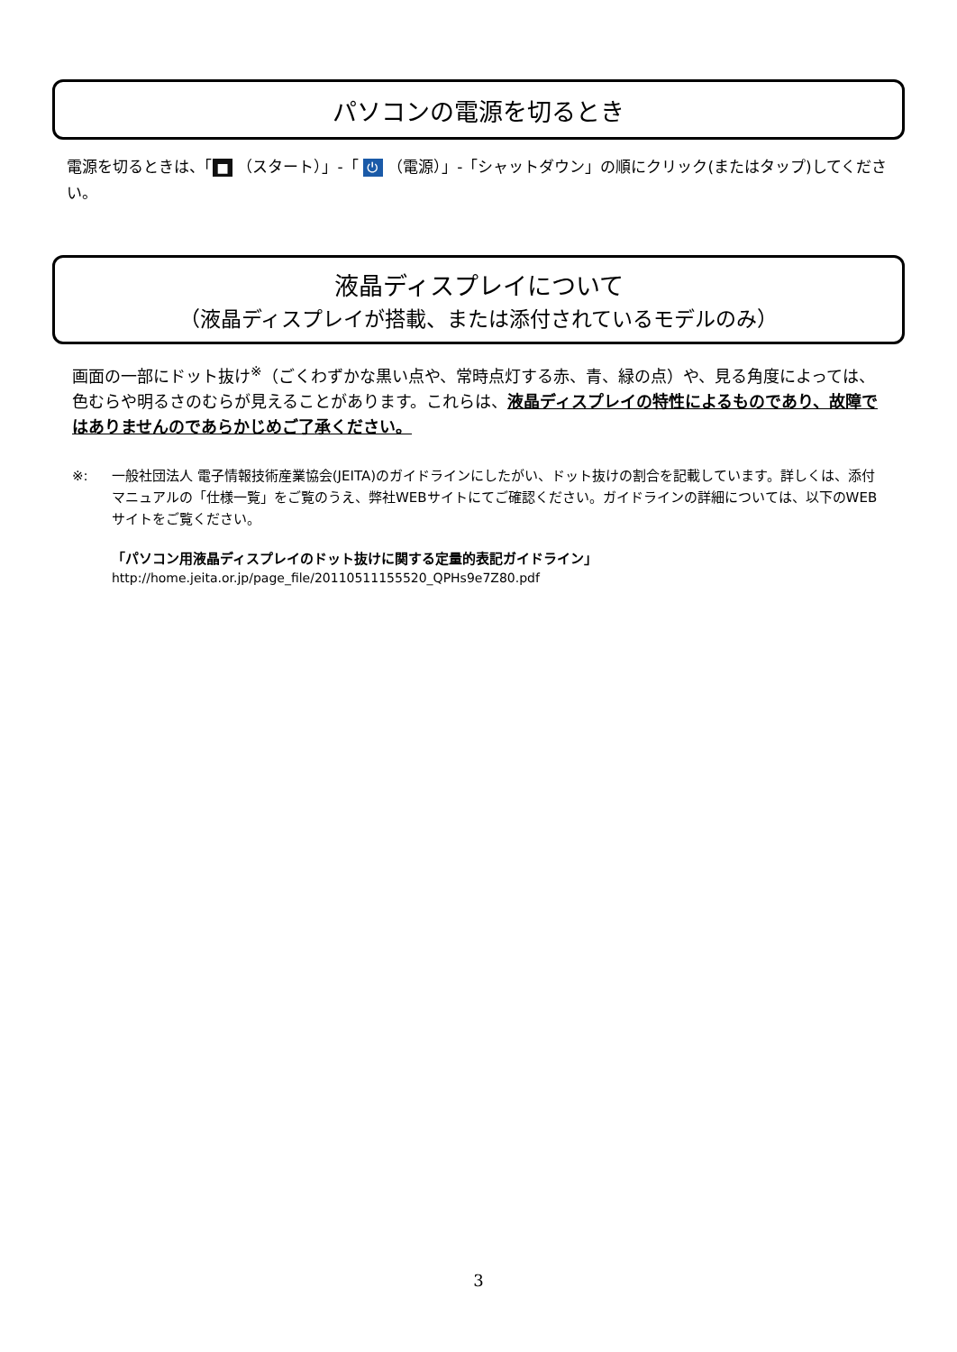パソコンの電源を切るとき
電源を切るときは、「 ■ （スタート）」-「 ⏻ （電源）」-「シャットダウン」の順にクリック(またはタップ)してください。
液晶ディスプレイについて
（液晶ディスプレイが搭載、または添付されているモデルのみ）
画面の一部にドット抜け<sup>※</sup>（ごくわずかな黒い点や、常時点灯する赤、青、緑の点）や、見る角度によっては、色むらや明るさのむらが見えることがあります。これらは、液晶ディスプレイの特性によるものであり、故障ではありませんのであらかじめご了承ください。
※: 一般社団法人 電子情報技術産業協会(JEITA)のガイドラインにしたがい、ドット抜けの割合を記載しています。詳しくは、添付マニュアルの「仕様一覧」をご覧のうえ、弊社WEBサイトにてご確認ください。ガイドラインの詳細については、以下のWEBサイトをご覧ください。
「パソコン用液晶ディスプレイのドット抜けに関する定量的表記ガイドライン」
http://home.jeita.or.jp/page_file/20110511155520_QPHs9e7Z80.pdf
3